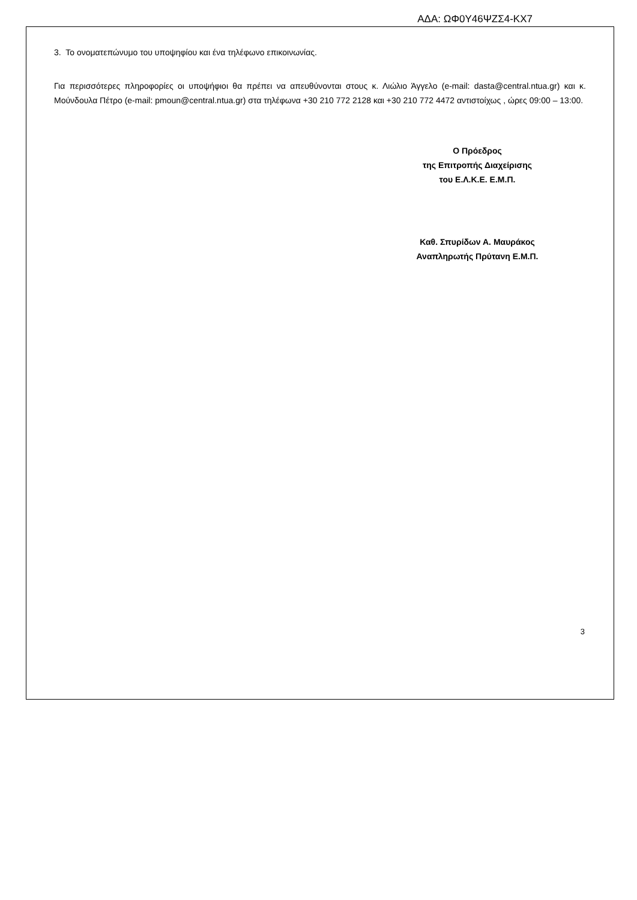ΑΔΑ: ΩΦ0Υ46ΨΖΣ4-ΚΧ7
3. Το ονοματεπώνυμο του υποψηφίου και ένα τηλέφωνο επικοινωνίας.
Για περισσότερες πληροφορίες οι υποψήφιοι θα πρέπει να απευθύνονται στους κ. Λιώλιο Άγγελο (e-mail: dasta@central.ntua.gr) και κ. Μούνδουλα Πέτρο (e-mail: pmoun@central.ntua.gr) στα τηλέφωνα +30 210 772 2128 και +30 210 772 4472 αντιστοίχως , ώρες 09:00 – 13:00.
Ο Πρόεδρος
της Επιτροπής Διαχείρισης
του Ε.Λ.Κ.Ε. Ε.Μ.Π.
Καθ. Σπυρίδων Α. Μαυράκος
Αναπληρωτής Πρύτανη Ε.Μ.Π.
3